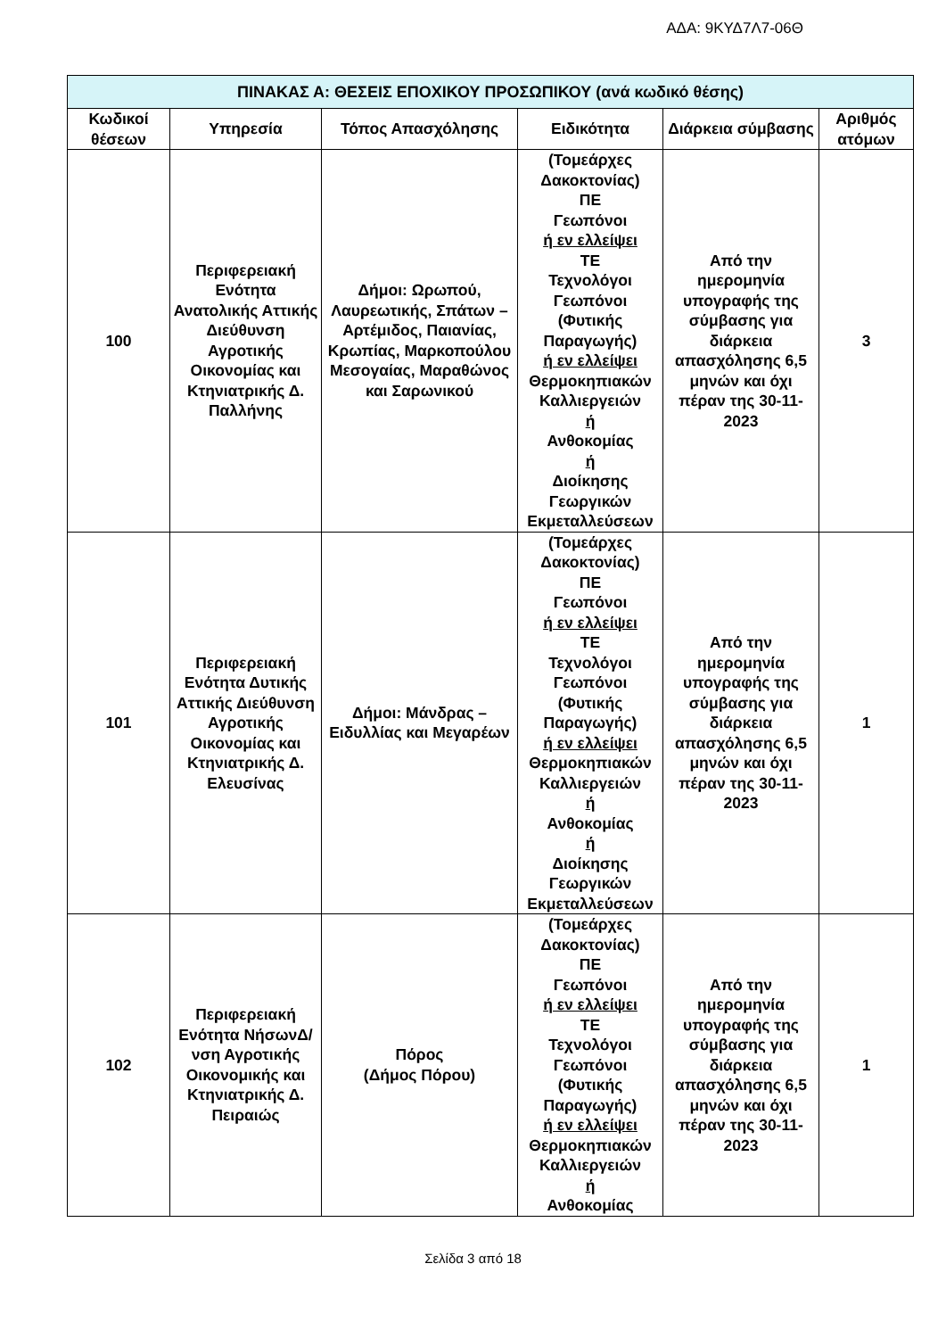ΑΔΑ: 9ΚΥΔ7Λ7-06Θ
| ΠΙΝΑΚΑΣ Α: ΘΕΣΕΙΣ ΕΠΟΧΙΚΟΥ ΠΡΟΣΩΠΙΚΟΥ (ανά κωδικό θέσης) | | | | | |
| --- | --- | --- | --- | --- | --- |
| Κωδικοί θέσεων | Υπηρεσία | Τόπος Απασχόλησης | Ειδικότητα | Διάρκεια σύμβασης | Αριθμός ατόμων |
| 100 | Περιφερειακή Ενότητα Ανατολικής Αττικής Διεύθυνση Αγροτικής Οικονομίας και Κτηνιατρικής Δ. Παλλήνης | Δήμοι: Ωρωπού, Λαυρεωτικής, Σπάτων – Αρτέμιδος, Παιανίας, Κρωπίας, Μαρκοπούλου Μεσογαίας, Μαραθώνος και Σαρωνικού | (Τομεάρχες Δακοκτονίας) ΠΕ Γεωπόνοι ή εν ελλείψει ΤΕ Τεχνολόγοι Γεωπόνοι (Φυτικής Παραγωγής) ή εν ελλείψει Θερμοκηπιακών Καλλιεργειών ή Ανθοκομίας ή Διοίκησης Γεωργικών Εκμεταλλεύσεων | Από την ημερομηνία υπογραφής της σύμβασης για διάρκεια απασχόλησης 6,5 μηνών και όχι πέραν της 30-11-2023 | 3 |
| 101 | Περιφερειακή Ενότητα Δυτικής Αττικής Διεύθυνση Αγροτικής Οικονομίας και Κτηνιατρικής Δ. Ελευσίνας | Δήμοι: Μάνδρας – Ειδυλλίας και Μεγαρέων | (Τομεάρχες Δακοκτονίας) ΠΕ Γεωπόνοι ή εν ελλείψει ΤΕ Τεχνολόγοι Γεωπόνοι (Φυτικής Παραγωγής) ή εν ελλείψει Θερμοκηπιακών Καλλιεργειών ή Ανθοκομίας ή Διοίκησης Γεωργικών Εκμεταλλεύσεων | Από την ημερομηνία υπογραφής της σύμβασης για διάρκεια απασχόλησης 6,5 μηνών και όχι πέραν της 30-11-2023 | 1 |
| 102 | Περιφερειακή Ενότητα ΝήσωνΔ/νση Αγροτικής Οικονομικής και Κτηνιατρικής Δ. Πειραιώς | Πόρος (Δήμος Πόρου) | (Τομεάρχες Δακοκτονίας) ΠΕ Γεωπόνοι ή εν ελλείψει ΤΕ Τεχνολόγοι Γεωπόνοι (Φυτικής Παραγωγής) ή εν ελλείψει Θερμοκηπιακών Καλλιεργειών ή Ανθοκομίας | Από την ημερομηνία υπογραφής της σύμβασης για διάρκεια απασχόλησης 6,5 μηνών και όχι πέραν της 30-11-2023 | 1 |
Σελίδα 3 από 18